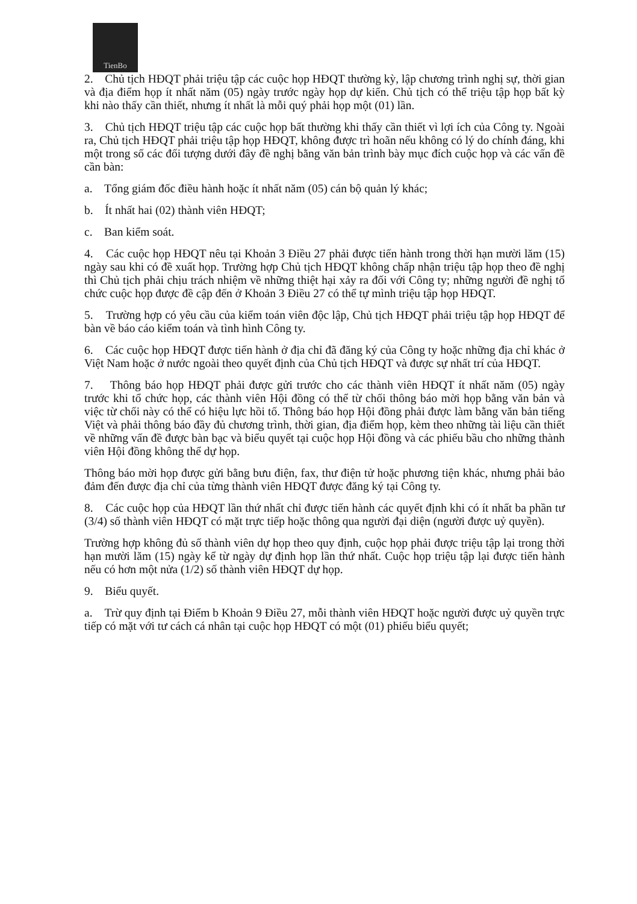TienBo
2. Chủ tịch HĐQT phải triệu tập các cuộc họp HĐQT thường kỳ, lập chương trình nghị sự, thời gian và địa điểm họp ít nhất năm (05) ngày trước ngày họp dự kiến. Chủ tịch có thể triệu tập họp bất kỳ khi nào thấy cần thiết, nhưng ít nhất là mỗi quý phải họp một (01) lần.
3. Chủ tịch HĐQT triệu tập các cuộc họp bất thường khi thấy cần thiết vì lợi ích của Công ty. Ngoài ra, Chủ tịch HĐQT phải triệu tập họp HĐQT, không được trì hoãn nếu không có lý do chính đáng, khi một trong số các đối tượng dưới đây đề nghị bằng văn bản trình bày mục đích cuộc họp và các vấn đề cần bàn:
a. Tổng giám đốc điều hành hoặc ít nhất năm (05) cán bộ quản lý khác;
b. Ít nhất hai (02) thành viên HĐQT;
c. Ban kiểm soát.
4. Các cuộc họp HĐQT nêu tại Khoản 3 Điều 27 phải được tiến hành trong thời hạn mười lăm (15) ngày sau khi có đề xuất họp. Trường hợp Chủ tịch HĐQT không chấp nhận triệu tập họp theo đề nghị thì Chủ tịch phải chịu trách nhiệm về những thiệt hại xảy ra đối với Công ty; những người đề nghị tổ chức cuộc họp được đề cập đến ở Khoản 3 Điều 27 có thể tự mình triệu tập họp HĐQT.
5. Trường hợp có yêu cầu của kiểm toán viên độc lập, Chủ tịch HĐQT phải triệu tập họp HĐQT để bàn về báo cáo kiểm toán và tình hình Công ty.
6. Các cuộc họp HĐQT được tiến hành ở địa chỉ đã đăng ký của Công ty hoặc những địa chỉ khác ở Việt Nam hoặc ở nước ngoài theo quyết định của Chủ tịch HĐQT và được sự nhất trí của HĐQT.
7. Thông báo họp HĐQT phải được gửi trước cho các thành viên HĐQT ít nhất năm (05) ngày trước khi tổ chức họp, các thành viên Hội đồng có thể từ chối thông báo mời họp bằng văn bản và việc từ chối này có thể có hiệu lực hồi tố. Thông báo họp Hội đồng phải được làm bằng văn bản tiếng Việt và phải thông báo đầy đủ chương trình, thời gian, địa điểm họp, kèm theo những tài liệu cần thiết về những vấn đề được bàn bạc và biểu quyết tại cuộc họp Hội đồng và các phiếu bầu cho những thành viên Hội đồng không thể dự họp.
Thông báo mời họp được gửi bằng bưu điện, fax, thư điện tử hoặc phương tiện khác, nhưng phải bảo đảm đến được địa chỉ của từng thành viên HĐQT được đăng ký tại Công ty.
8. Các cuộc họp của HĐQT lần thứ nhất chỉ được tiến hành các quyết định khi có ít nhất ba phần tư (3/4) số thành viên HĐQT có mặt trực tiếp hoặc thông qua người đại diện (người được uỷ quyền).
Trường hợp không đủ số thành viên dự họp theo quy định, cuộc họp phải được triệu tập lại trong thời hạn mười lăm (15) ngày kể từ ngày dự định họp lần thứ nhất. Cuộc họp triệu tập lại được tiến hành nếu có hơn một nửa (1/2) số thành viên HĐQT dự họp.
9. Biểu quyết.
a. Trừ quy định tại Điểm b Khoản 9 Điều 27, mỗi thành viên HĐQT hoặc người được uỷ quyền trực tiếp có mặt với tư cách cá nhân tại cuộc họp HĐQT có một (01) phiếu biểu quyết;